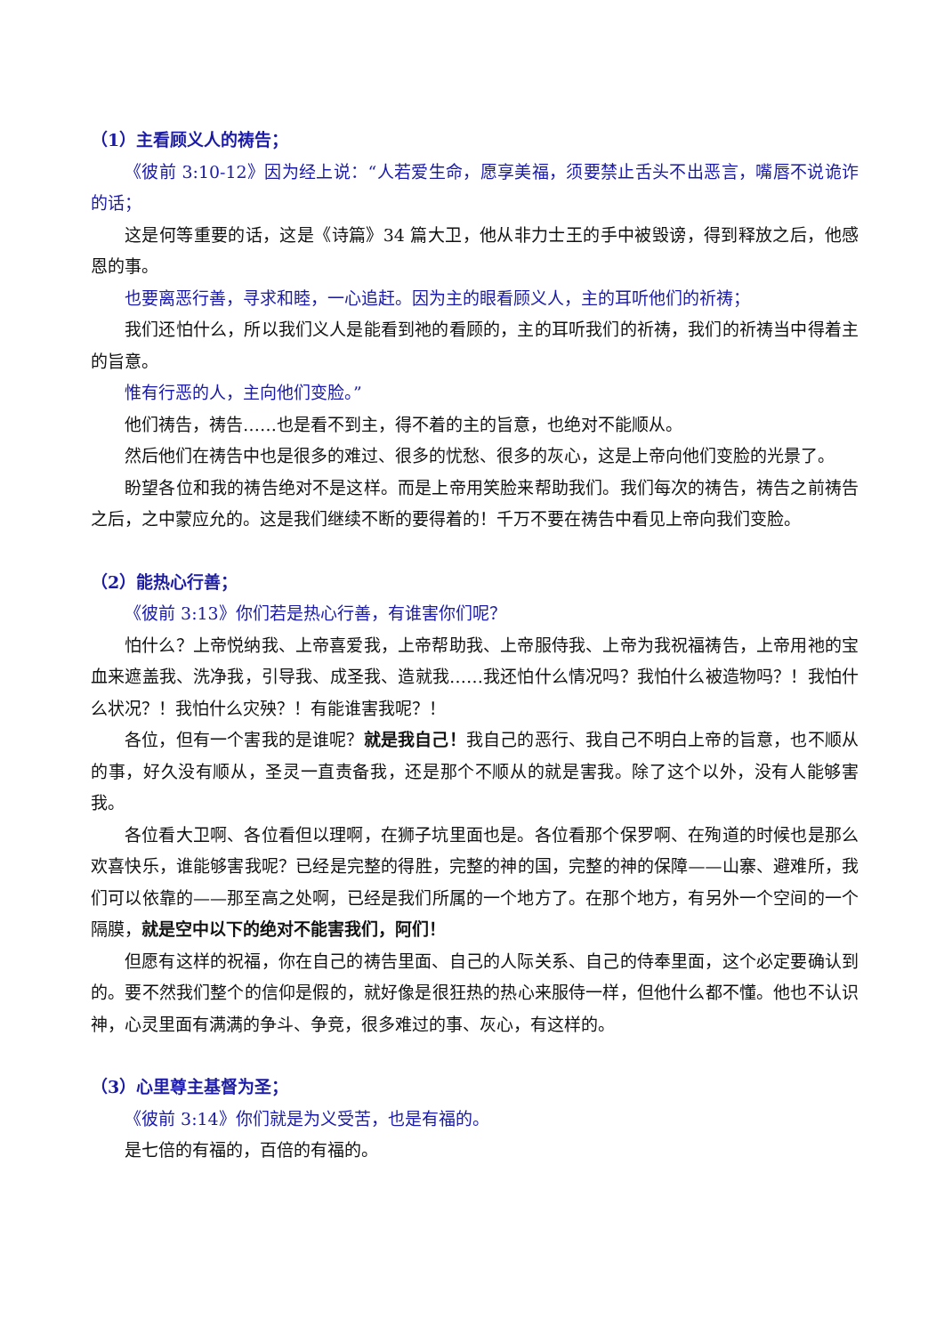（1）主看顾义人的祷告；
《彼前 3:10-12》因为经上说：“人若爱生命，愿享美福，须要禁止舌头不出恶言，嘴唇不说诡诈的话；
这是何等重要的话，这是《诗篇》34 篇大卫，他从非力士王的手中被毁谤，得到释放之后，他感恩的事。
也要离恶行善，寻求和睦，一心追赶。因为主的眼看顾义人，主的耳听他们的祈祷；
我们还怕什么，所以我们义人是能看到祂的看顾的，主的耳听我们的祈祷，我们的祈祷当中得着主的旨意。
惟有行恶的人，主向他们变脸。”
他们祷告，祷告……也是看不到主，得不着的主的旨意，也绝对不能顺从。
然后他们在祷告中也是很多的难过、很多的忧愁、很多的灰心，这是上帝向他们变脸的光景了。
盼望各位和我的祷告绝对不是这样。而是上帝用笑脸来帮助我们。我们每次的祷告，祷告之前祷告之后，之中蒙应允的。这是我们继续不断的要得着的！千万不要在祷告中看见上帝向我们变脸。
（2）能热心行善；
《彼前 3:13》你们若是热心行善，有谁害你们呢？
怕什么？上帝悦纳我、上帝喜爱我，上帝帮助我、上帝服侍我、上帝为我祝福祷告，上帝用祂的宝血来遮盖我、洗净我，引导我、成圣我、造就我……我还怕什么情况吗？我怕什么被造物吗？！我怕什么状况？！我怕什么灾殃？！有能谁害我呢？！
各位，但有一个害我的是谁呢？就是我自己！我自己的恶行、我自己不明白上帝的旨意，也不顺从的事，好久没有顺从，圣灵一直责备我，还是那个不顺从的就是害我。除了这个以外，没有人能够害我。
各位看大卫啊、各位看但以理啊，在狮子坑里面也是。各位看那个保罗啊、在殉道的时候也是那么欢喜快乐，谁能够害我呢？已经是完整的得胜，完整的神的国，完整的神的保障——山寨、避难所，我们可以依靠的——那至高之处啊，已经是我们所属的一个地方了。在那个地方，有另外一个空间的一个隔膜，就是空中以下的绝对不能害我们，阿们！
但愿有这样的祝福，你在自己的祷告里面、自己的人际关系、自己的侍奉里面，这个必定要确认到的。要不然我们整个的信仰是假的，就好像是很狂热的热心来服侍一样，但他什么都不懂。他也不认识神，心灵里面有满满的争斗、争竞，很多难过的事、灰心，有这样的。
（3）心里尊主基督为圣；
《彼前 3:14》你们就是为义受苦，也是有福的。
是七倍的有福的，百倍的有福的。